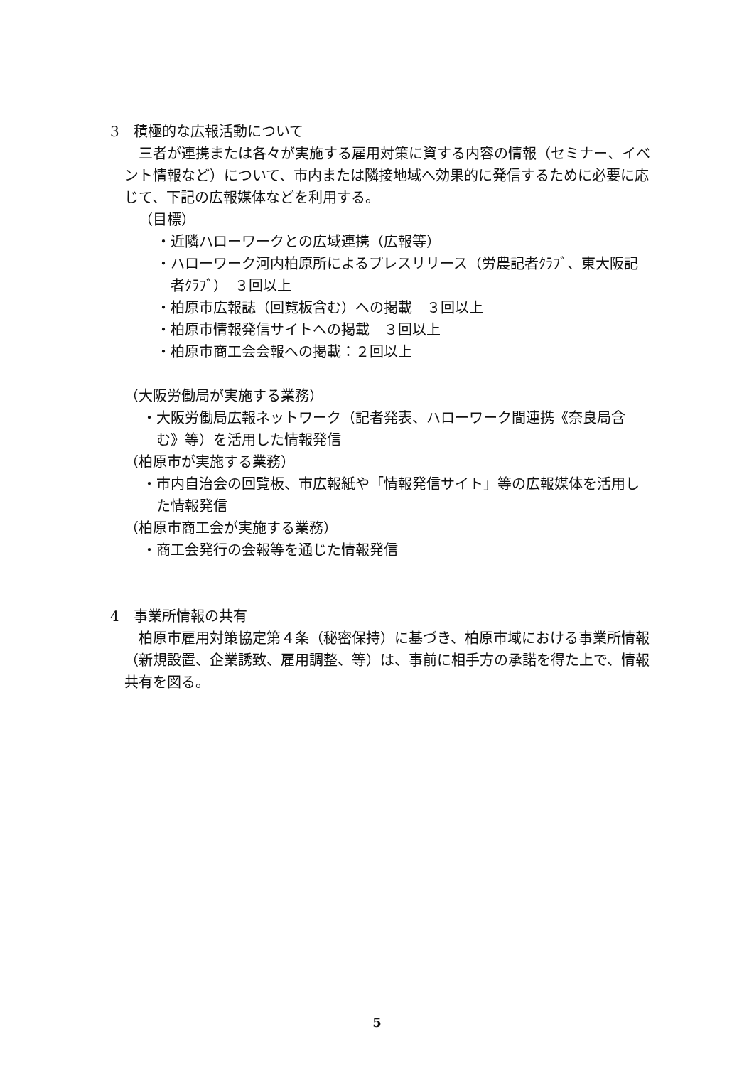3　積極的な広報活動について
三者が連携または各々が実施する雇用対策に資する内容の情報（セミナー、イベント情報など）について、市内または隣接地域へ効果的に発信するために必要に応じて、下記の広報媒体などを利用する。
（目標）
・近隣ハローワークとの広域連携（広報等）
・ハローワーク河内柏原所によるプレスリリース（労農記者ｸﾗﾌﾞ、東大阪記者ｸﾗﾌﾞ）　３回以上
・柏原市広報誌（回覧板含む）への掲載　３回以上
・柏原市情報発信サイトへの掲載　３回以上
・柏原市商工会会報への掲載：２回以上
（大阪労働局が実施する業務）
・大阪労働局広報ネットワーク（記者発表、ハローワーク間連携《奈良局含む》等）を活用した情報発信
（柏原市が実施する業務）
・市内自治会の回覧板、市広報紙や「情報発信サイト」等の広報媒体を活用した情報発信
（柏原市商工会が実施する業務）
・商工会発行の会報等を通じた情報発信
4　事業所情報の共有
柏原市雇用対策協定第４条（秘密保持）に基づき、柏原市域における事業所情報（新規設置、企業誘致、雇用調整、等）は、事前に相手方の承諾を得た上で、情報共有を図る。
5